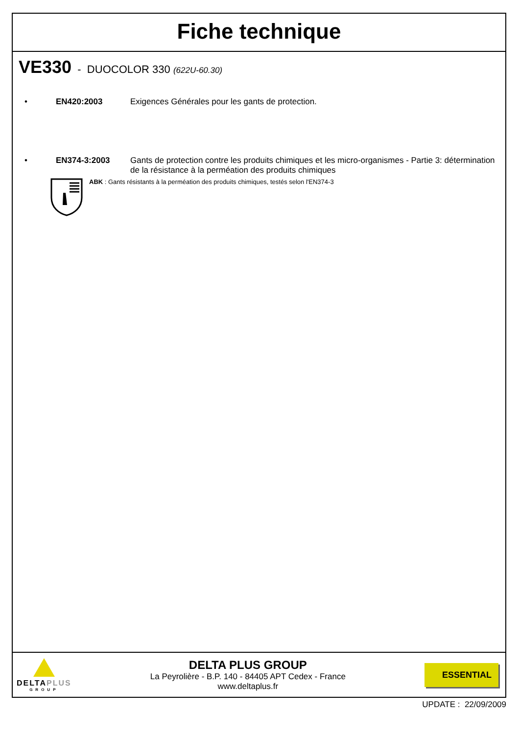Fiche technique
VE330 - DUOCOLOR 330 (622U-60.30)
• EN420:2003 Exigences Générales pour les gants de protection.
• EN374-3:2003 Gants de protection contre les produits chimiques et les micro-organismes - Partie 3: détermination de la résistance à la perméation des produits chimiques
ABK : Gants résistants à la perméation des produits chimiques, testés selon l'EN374-3
DELTAPLUS
GROUP
DELTA PLUS GROUP
La Peyrolière - B.P. 140 - 84405 APT Cedex - France
www.deltaplus.fr
ESSENTIAL
UPDATE : 22/09/2009